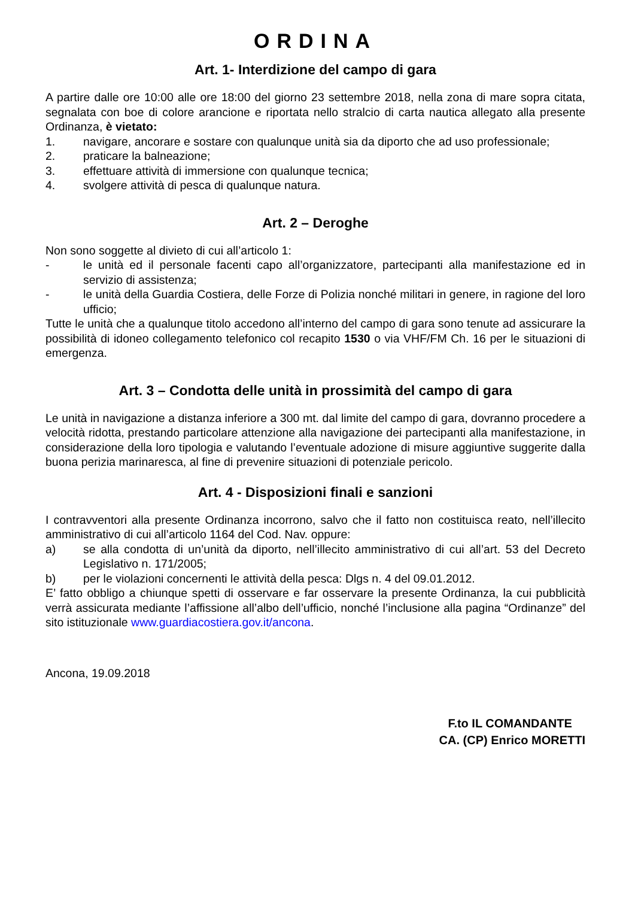ORDINA
Art. 1- Interdizione del campo di gara
A partire dalle ore 10:00 alle ore 18:00 del giorno 23 settembre 2018, nella zona di mare sopra citata, segnalata con boe di colore arancione e riportata nello stralcio di carta nautica allegato alla presente Ordinanza, è vietato:
1. navigare, ancorare e sostare con qualunque unità sia da diporto che ad uso professionale;
2. praticare la balneazione;
3. effettuare attività di immersione con qualunque tecnica;
4. svolgere attività di pesca di qualunque natura.
Art. 2 – Deroghe
Non sono soggette al divieto di cui all’articolo 1:
- le unità ed il personale facenti capo all’organizzatore, partecipanti alla manifestazione ed in servizio di assistenza;
- le unità della Guardia Costiera, delle Forze di Polizia nonché militari in genere, in ragione del loro ufficio;
Tutte le unità che a qualunque titolo accedono all’interno del campo di gara sono tenute ad assicurare la possibilità di idoneo collegamento telefonico col recapito 1530 o via VHF/FM Ch. 16 per le situazioni di emergenza.
Art. 3 – Condotta delle unità in prossimità del campo di gara
Le unità in navigazione a distanza inferiore a 300 mt. dal limite del campo di gara, dovranno procedere a velocità ridotta, prestando particolare attenzione alla navigazione dei partecipanti alla manifestazione, in considerazione della loro tipologia e valutando l’eventuale adozione di misure aggiuntive suggerite dalla buona perizia marinaresca, al fine di prevenire situazioni di potenziale pericolo.
Art. 4 - Disposizioni finali e sanzioni
I contravventori alla presente Ordinanza incorrono, salvo che il fatto non costituisca reato, nell’illecito amministrativo di cui all’articolo 1164 del Cod. Nav. oppure:
a) se alla condotta di un’unità da diporto, nell’illecito amministrativo di cui all’art. 53 del Decreto Legislativo n. 171/2005;
b) per le violazioni concernenti le attività della pesca: Dlgs n. 4 del 09.01.2012.
E’ fatto obbligo a chiunque spetti di osservare e far osservare la presente Ordinanza, la cui pubblicità verrà assicurata mediante l’affissione all’albo dell’ufficio, nonché l’inclusione alla pagina “Ordinanze” del sito istituzionale www.guardiacostiera.gov.it/ancona.
Ancona, 19.09.2018
F.to IL COMANDANTE
CA. (CP) Enrico MORETTI